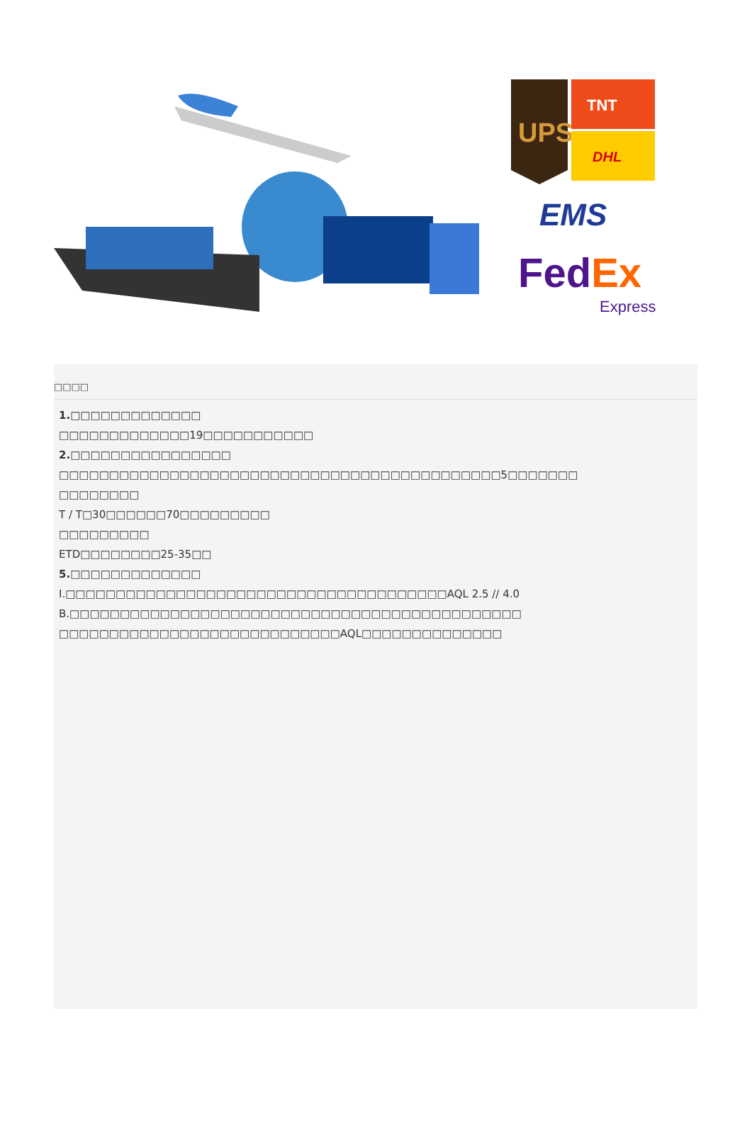UPS
TNT
DHL
EMS
FedEx
Express
□□□□
1.□□□□□□□□□□□□□
□□□□□□□□□□□□□19□□□□□□□□□□□
2.□□□□□□□□□□□□□□□□
□□□□□□□□□□□□□□□□□□□□□□□□□□□□□□□□□□□□□□□□□□□□5□□□□□□□
□□□□□□□□
T / T□30□□□□□□70□□□□□□□□□
□□□□□□□□□
ETD□□□□□□□□25-35□□
5.□□□□□□□□□□□□□
I.□□□□□□□□□□□□□□□□□□□□□□□□□□□□□□□□□□□□□□AQL 2.5 // 4.0
B.□□□□□□□□□□□□□□□□□□□□□□□□□□□□□□□□□□□□□□□□□□□□□
□□□□□□□□□□□□□□□□□□□□□□□□□□□□AQL□□□□□□□□□□□□□□